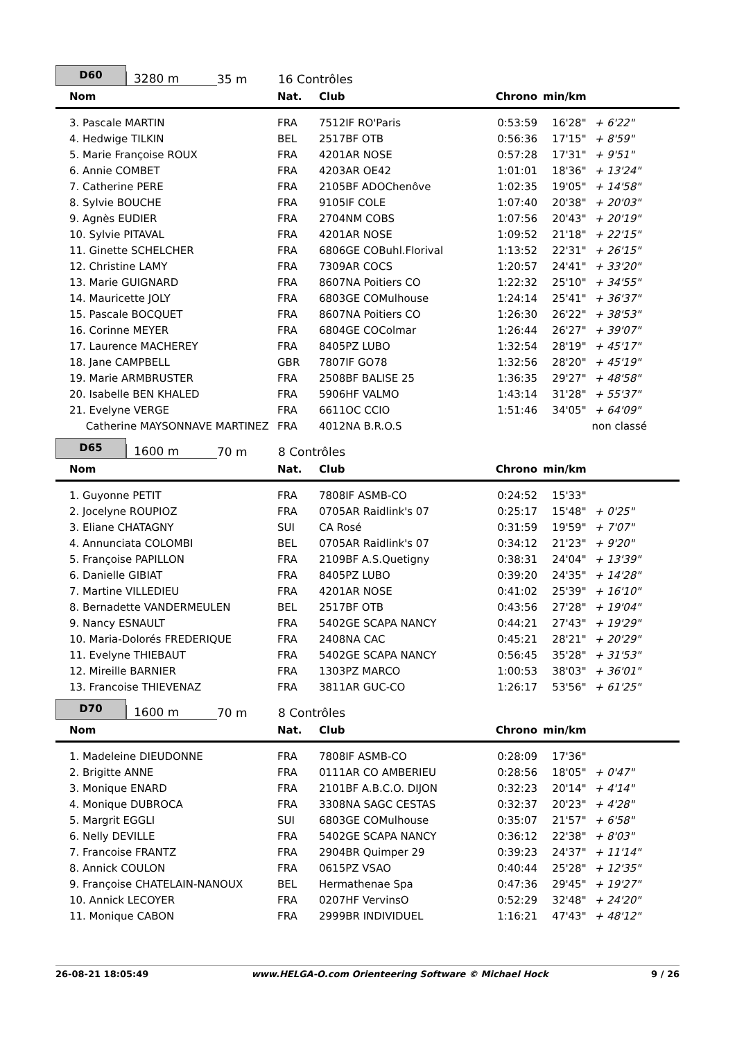D60
3280 m
35 m
16 Contrôles
| Nom | Nat. | Club | Chrono | min/km | |
| --- | --- | --- | --- | --- | --- |
| 3. Pascale MARTIN | FRA | 7512IF RO'Paris | 0:53:59 | 16'28" | + 6'22" |
| 4. Hedwige TILKIN | BEL | 2517BF OTB | 0:56:36 | 17'15" | + 8'59" |
| 5. Marie Françoise ROUX | FRA | 4201AR NOSE | 0:57:28 | 17'31" | + 9'51" |
| 6. Annie COMBET | FRA | 4203AR OE42 | 1:01:01 | 18'36" | + 13'24" |
| 7. Catherine PERE | FRA | 2105BF ADOChenôve | 1:02:35 | 19'05" | + 14'58" |
| 8. Sylvie BOUCHE | FRA | 9105IF COLE | 1:07:40 | 20'38" | + 20'03" |
| 9. Agnès EUDIER | FRA | 2704NM COBS | 1:07:56 | 20'43" | + 20'19" |
| 10. Sylvie PITAVAL | FRA | 4201AR NOSE | 1:09:52 | 21'18" | + 22'15" |
| 11. Ginette SCHELCHER | FRA | 6806GE COBuhl.Florival | 1:13:52 | 22'31" | + 26'15" |
| 12. Christine LAMY | FRA | 7309AR COCS | 1:20:57 | 24'41" | + 33'20" |
| 13. Marie GUIGNARD | FRA | 8607NA Poitiers CO | 1:22:32 | 25'10" | + 34'55" |
| 14. Mauricette JOLY | FRA | 6803GE COMulhouse | 1:24:14 | 25'41" | + 36'37" |
| 15. Pascale BOCQUET | FRA | 8607NA Poitiers CO | 1:26:30 | 26'22" | + 38'53" |
| 16. Corinne MEYER | FRA | 6804GE COColmar | 1:26:44 | 26'27" | + 39'07" |
| 17. Laurence MACHEREY | FRA | 8405PZ LUBO | 1:32:54 | 28'19" | + 45'17" |
| 18. Jane CAMPBELL | GBR | 7807IF GO78 | 1:32:56 | 28'20" | + 45'19" |
| 19. Marie ARMBRUSTER | FRA | 2508BF BALISE 25 | 1:36:35 | 29'27" | + 48'58" |
| 20. Isabelle BEN KHALED | FRA | 5906HF VALMO | 1:43:14 | 31'28" | + 55'37" |
| 21. Evelyne VERGE | FRA | 6611OC CCIO | 1:51:46 | 34'05" | + 64'09" |
| Catherine MAYSONNAVE MARTINEZ | FRA | 4012NA B.R.O.S | | | non classé |
D65
1600 m
70 m
8 Contrôles
| Nom | Nat. | Club | Chrono | min/km | |
| --- | --- | --- | --- | --- | --- |
| 1. Guyonne PETIT | FRA | 7808IF ASMB-CO | 0:24:52 | 15'33" | |
| 2. Jocelyne ROUPIOZ | FRA | 0705AR Raidlink's 07 | 0:25:17 | 15'48" | + 0'25" |
| 3. Eliane CHATAGNY | SUI | CA Rosé | 0:31:59 | 19'59" | + 7'07" |
| 4. Annunciata COLOMBI | BEL | 0705AR Raidlink's 07 | 0:34:12 | 21'23" | + 9'20" |
| 5. Françoise PAPILLON | FRA | 2109BF A.S.Quetigny | 0:38:31 | 24'04" | + 13'39" |
| 6. Danielle GIBIAT | FRA | 8405PZ LUBO | 0:39:20 | 24'35" | + 14'28" |
| 7. Martine VILLEDIEU | FRA | 4201AR NOSE | 0:41:02 | 25'39" | + 16'10" |
| 8. Bernadette VANDERMEULEN | BEL | 2517BF OTB | 0:43:56 | 27'28" | + 19'04" |
| 9. Nancy ESNAULT | FRA | 5402GE SCAPA NANCY | 0:44:21 | 27'43" | + 19'29" |
| 10. Maria-Dolorés FREDERIQUE | FRA | 2408NA CAC | 0:45:21 | 28'21" | + 20'29" |
| 11. Evelyne THIEBAUT | FRA | 5402GE SCAPA NANCY | 0:56:45 | 35'28" | + 31'53" |
| 12. Mireille BARNIER | FRA | 1303PZ MARCO | 1:00:53 | 38'03" | + 36'01" |
| 13. Francoise THIEVENAZ | FRA | 3811AR GUC-CO | 1:26:17 | 53'56" | + 61'25" |
D70
1600 m
70 m
8 Contrôles
| Nom | Nat. | Club | Chrono | min/km | |
| --- | --- | --- | --- | --- | --- |
| 1. Madeleine DIEUDONNE | FRA | 7808IF ASMB-CO | 0:28:09 | 17'36" | |
| 2. Brigitte ANNE | FRA | 0111AR CO AMBERIEU | 0:28:56 | 18'05" | + 0'47" |
| 3. Monique ENARD | FRA | 2101BF A.B.C.O. DIJON | 0:32:23 | 20'14" | + 4'14" |
| 4. Monique DUBROCA | FRA | 3308NA SAGC CESTAS | 0:32:37 | 20'23" | + 4'28" |
| 5. Margrit EGGLI | SUI | 6803GE COMulhouse | 0:35:07 | 21'57" | + 6'58" |
| 6. Nelly DEVILLE | FRA | 5402GE SCAPA NANCY | 0:36:12 | 22'38" | + 8'03" |
| 7. Francoise FRANTZ | FRA | 2904BR Quimper 29 | 0:39:23 | 24'37" | + 11'14" |
| 8. Annick COULON | FRA | 0615PZ VSAO | 0:40:44 | 25'28" | + 12'35" |
| 9. Françoise CHATELAIN-NANOUX | BEL | Hermathenae Spa | 0:47:36 | 29'45" | + 19'27" |
| 10. Annick LECOYER | FRA | 0207HF VervinsO | 0:52:29 | 32'48" | + 24'20" |
| 11. Monique CABON | FRA | 2999BR INDIVIDUEL | 1:16:21 | 47'43" | + 48'12" |
26-08-21 18:05:49 www.HELGA-O.com Orienteering Software © Michael Hock 9 / 26